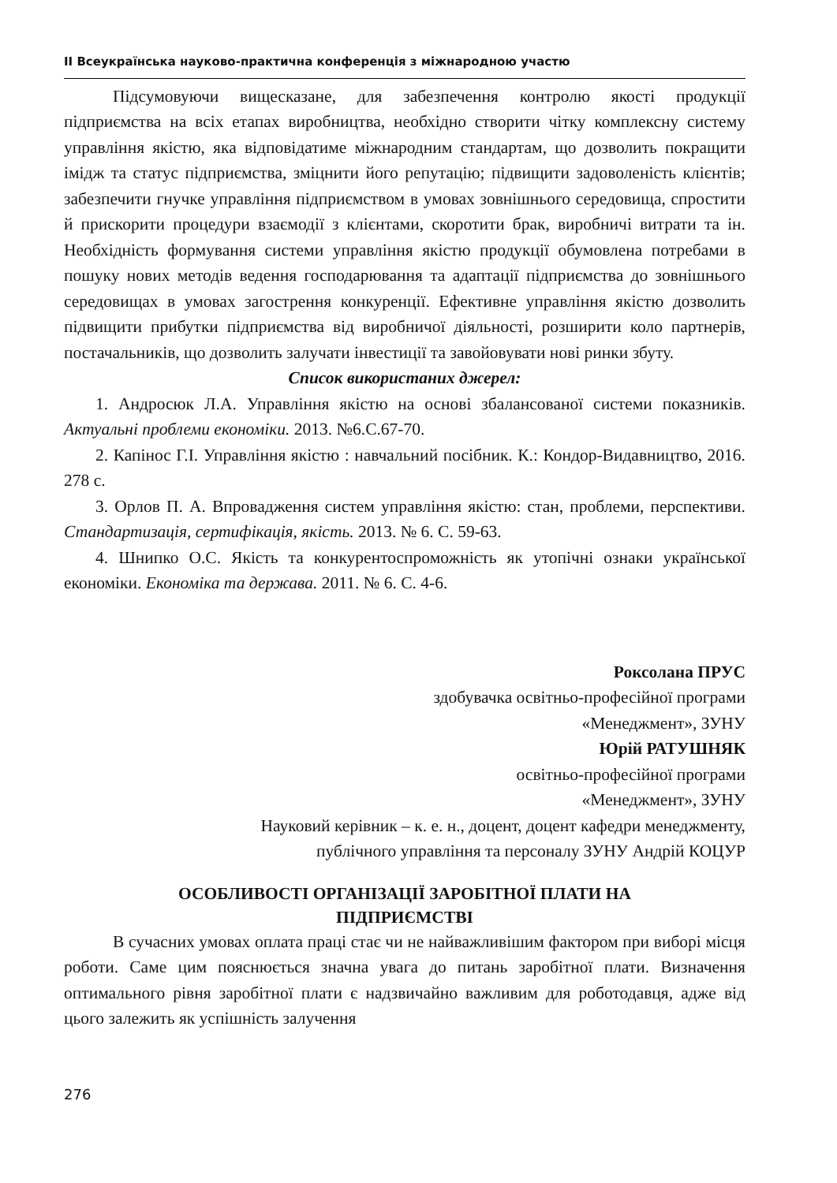ІІ Всеукраїнська науково-практична конференція з міжнародною участю
Підсумовуючи вищесказане, для забезпечення контролю якості продукції підприємства на всіх етапах виробництва, необхідно створити чітку комплексну систему управління якістю, яка відповідатиме міжнародним стандартам, що дозволить покращити імідж та статус підприємства, зміцнити його репутацію; підвищити задоволеність клієнтів; забезпечити гнучке управління підприємством в умовах зовнішнього середовища, спростити й прискорити процедури взаємодії з клієнтами, скоротити брак, виробничі витрати та ін. Необхідність формування системи управління якістю продукції обумовлена потребами в пошуку нових методів ведення господарювання та адаптації підприємства до зовнішнього середовищах в умовах загострення конкуренції. Ефективне управління якістю дозволить підвищити прибутки підприємства від виробничої діяльності, розширити коло партнерів, постачальників, що дозволить залучати інвестиції та завойовувати нові ринки збуту.
Список використаних джерел:
1. Андросюк Л.А. Управління якістю на основі збалансованої системи показників. Актуальні проблеми економіки. 2013. №6.С.67-70.
2. Капінос Г.І. Управління якістю : навчальний посібник. К.: Кондор-Видавництво, 2016. 278 с.
3. Орлов П. А. Впровадження систем управління якістю: стан, проблеми, перспективи. Стандартизація, сертифікація, якість. 2013. № 6. С. 59-63.
4. Шнипко О.С. Якість та конкурентоспроможність як утопічні ознаки української економіки. Економіка та держава. 2011. № 6. С. 4-6.
Роксолана ПРУС
здобувачка освітньо-професійної програми
«Менеджмент», ЗУНУ
Юрій РАТУШНЯК
освітньо-професійної програми
«Менеджмент», ЗУНУ
Науковий керівник – к. е. н., доцент, доцент кафедри менеджменту,
публічного управління та персоналу ЗУНУ Андрій КОЦУР
ОСОБЛИВОСТІ ОРГАНІЗАЦІЇ ЗАРОБІТНОЇ ПЛАТИ НА
ПІДПРИЄМСТВІ
В сучасних умовах оплата праці стає чи не найважливішим фактором при виборі місця роботи. Саме цим пояснюється значна увага до питань заробітної плати. Визначення оптимального рівня заробітної плати є надзвичайно важливим для роботодавця, адже від цього залежить як успішність залучення
276